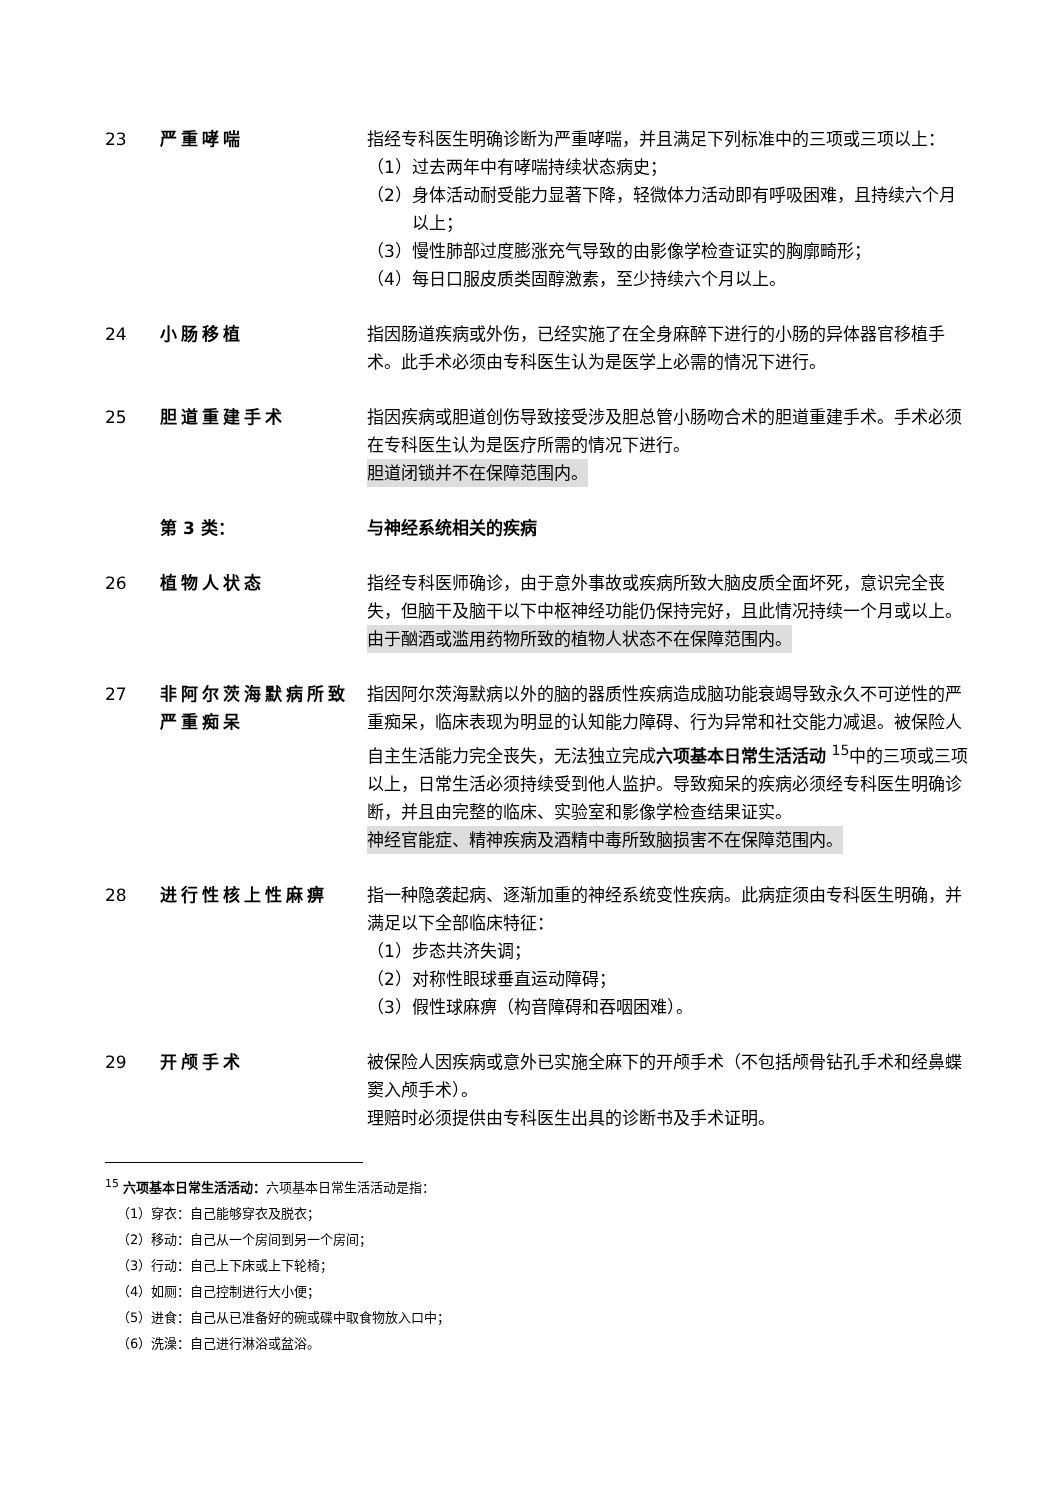23 严重哮喘 指经专科医生明确诊断为严重哮喘，并且满足下列标准中的三项或三项以上：
（1）过去两年中有哮喘持续状态病史；
（2）身体活动耐受能力显著下降，轻微体力活动即有呼吸困难，且持续六个月以上；
（3）慢性肺部过度膨涨充气导致的由影像学检查证实的胸廓畸形；
（4）每日口服皮质类固醇激素，至少持续六个月以上。
24 小肠移植 指因肠道疾病或外伤，已经实施了在全身麻醉下进行的小肠的异体器官移植手术。此手术必须由专科医生认为是医学上必需的情况下进行。
25 胆道重建手术 指因疾病或胆道创伤导致接受涉及胆总管小肠吻合术的胆道重建手术。手术必须在专科医生认为是医疗所需的情况下进行。
胆道闭锁并不在保障范围内。
第 3 类： 与神经系统相关的疾病
26 植物人状态 指经专科医师确诊，由于意外事故或疾病所致大脑皮质全面坏死，意识完全丧失，但脑干及脑干以下中枢神经功能仍保持完好，且此情况持续一个月或以上。
由于酗酒或滥用药物所致的植物人状态不在保障范围内。
27 非阿尔茨海默病所致严重痴呆
指因阿尔茨海默病以外的脑的器质性疾病造成脑功能衰竭导致永久不可逆性的严重痴呆，临床表现为明显的认知能力障碍、行为异常和社交能力减退。被保险人自主生活能力完全丧失，无法独立完成六项基本日常生活活动 <sup>15</sup>中的三项或三项以上，日常生活必须持续受到他人监护。导致痴呆的疾病必须经专科医生明确诊断，并且由完整的临床、实验室和影像学检查结果证实。
神经官能症、精神疾病及酒精中毒所致脑损害不在保障范围内。
28 进行性核上性麻痹 指一种隐袭起病、逐渐加重的神经系统变性疾病。此病症须由专科医生明确，并满足以下全部临床特征：
（1）步态共济失调；
（2）对称性眼球垂直运动障碍；
（3）假性球麻痹（构音障碍和吞咽困难）。
29 开颅手术 被保险人因疾病或意外已实施全麻下的开颅手术（不包括颅骨钻孔手术和经鼻蝶窦入颅手术）。
理赔时必须提供由专科医生出具的诊断书及手术证明。
<sup>15</sup> 六项基本日常生活活动：六项基本日常生活活动是指：
（1）穿衣：自己能够穿衣及脱衣；
（2）移动：自己从一个房间到另一个房间；
（3）行动：自己上下床或上下轮椅；
（4）如厕：自己控制进行大小便；
（5）进食：自己从已准备好的碗或碟中取食物放入口中；
（6）洗澡：自己进行淋浴或盆浴。